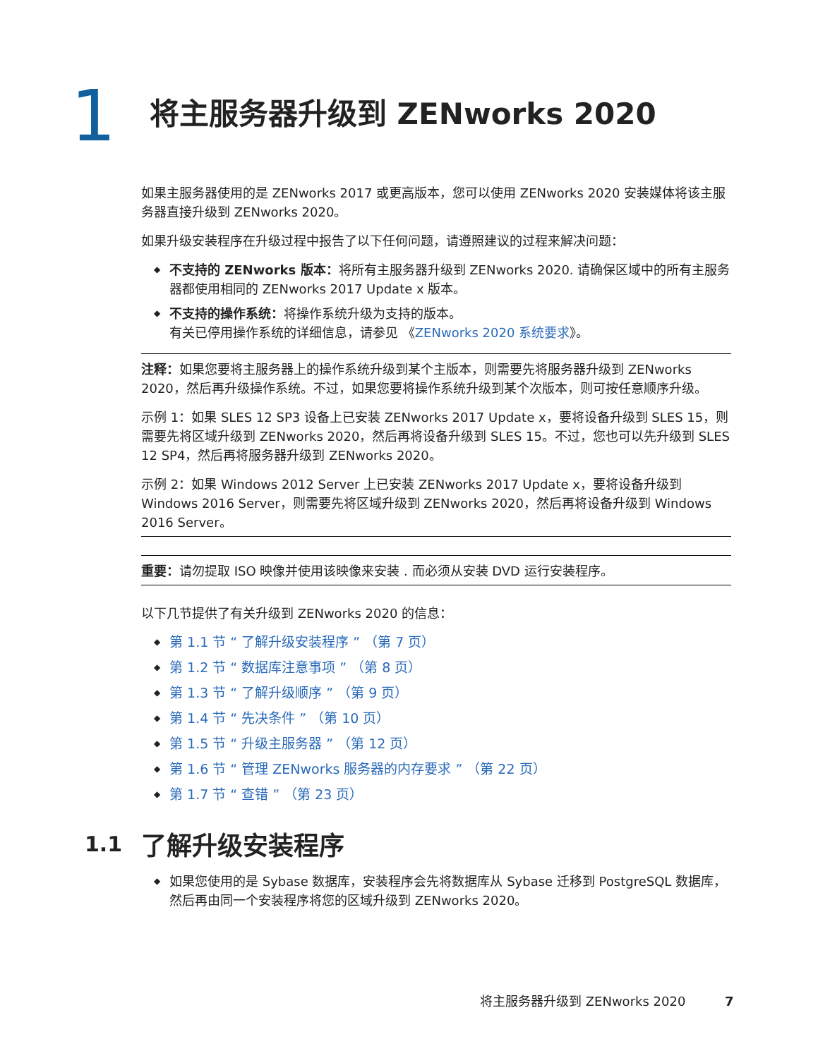1
将主服务器升级到 ZENworks 2020
如果主服务器使用的是 ZENworks 2017 或更高版本，您可以使用 ZENworks 2020 安装媒体将该主服务器直接升级到 ZENworks 2020。
如果升级安装程序在升级过程中报告了以下任何问题，请遵照建议的过程来解决问题：
◆ 不支持的 ZENworks 版本：将所有主服务器升级到 ZENworks 2020. 请确保区域中的所有主服务器都使用相同的 ZENworks 2017 Update x 版本。
◆ 不支持的操作系统：将操作系统升级为支持的版本。
有关已停用操作系统的详细信息，请参见 《ZENworks 2020 系统要求》。
注释：如果您要将主服务器上的操作系统升级到某个主版本，则需要先将服务器升级到 ZENworks 2020，然后再升级操作系统。不过，如果您要将操作系统升级到某个次版本，则可按任意顺序升级。
示例 1：如果 SLES 12 SP3 设备上已安装 ZENworks 2017 Update x，要将设备升级到 SLES 15，则需要先将区域升级到 ZENworks 2020，然后再将设备升级到 SLES 15。不过，您也可以先升级到 SLES 12 SP4，然后再将服务器升级到 ZENworks 2020。
示例 2：如果 Windows 2012 Server 上已安装 ZENworks 2017 Update x，要将设备升级到 Windows 2016 Server，则需要先将区域升级到 ZENworks 2020，然后再将设备升级到 Windows 2016 Server。
重要：请勿提取 ISO 映像并使用该映像来安装 . 而必须从安装 DVD 运行安装程序。
以下几节提供了有关升级到 ZENworks 2020 的信息：
◆ 第 1.1 节 “ 了解升级安装程序 ” （第 7 页）
◆ 第 1.2 节 “ 数据库注意事项 ” （第 8 页）
◆ 第 1.3 节 “ 了解升级顺序 ” （第 9 页）
◆ 第 1.4 节 “ 先决条件 ” （第 10 页）
◆ 第 1.5 节 “ 升级主服务器 ” （第 12 页）
◆ 第 1.6 节 “ 管理 ZENworks 服务器的内存要求 ” （第 22 页）
◆ 第 1.7 节 “ 查错 ” （第 23 页）
1.1
了解升级安装程序
◆ 如果您使用的是 Sybase 数据库，安装程序会先将数据库从 Sybase 迁移到 PostgreSQL 数据库，然后再由同一个安装程序将您的区域升级到 ZENworks 2020。
将主服务器升级到 ZENworks 2020 7